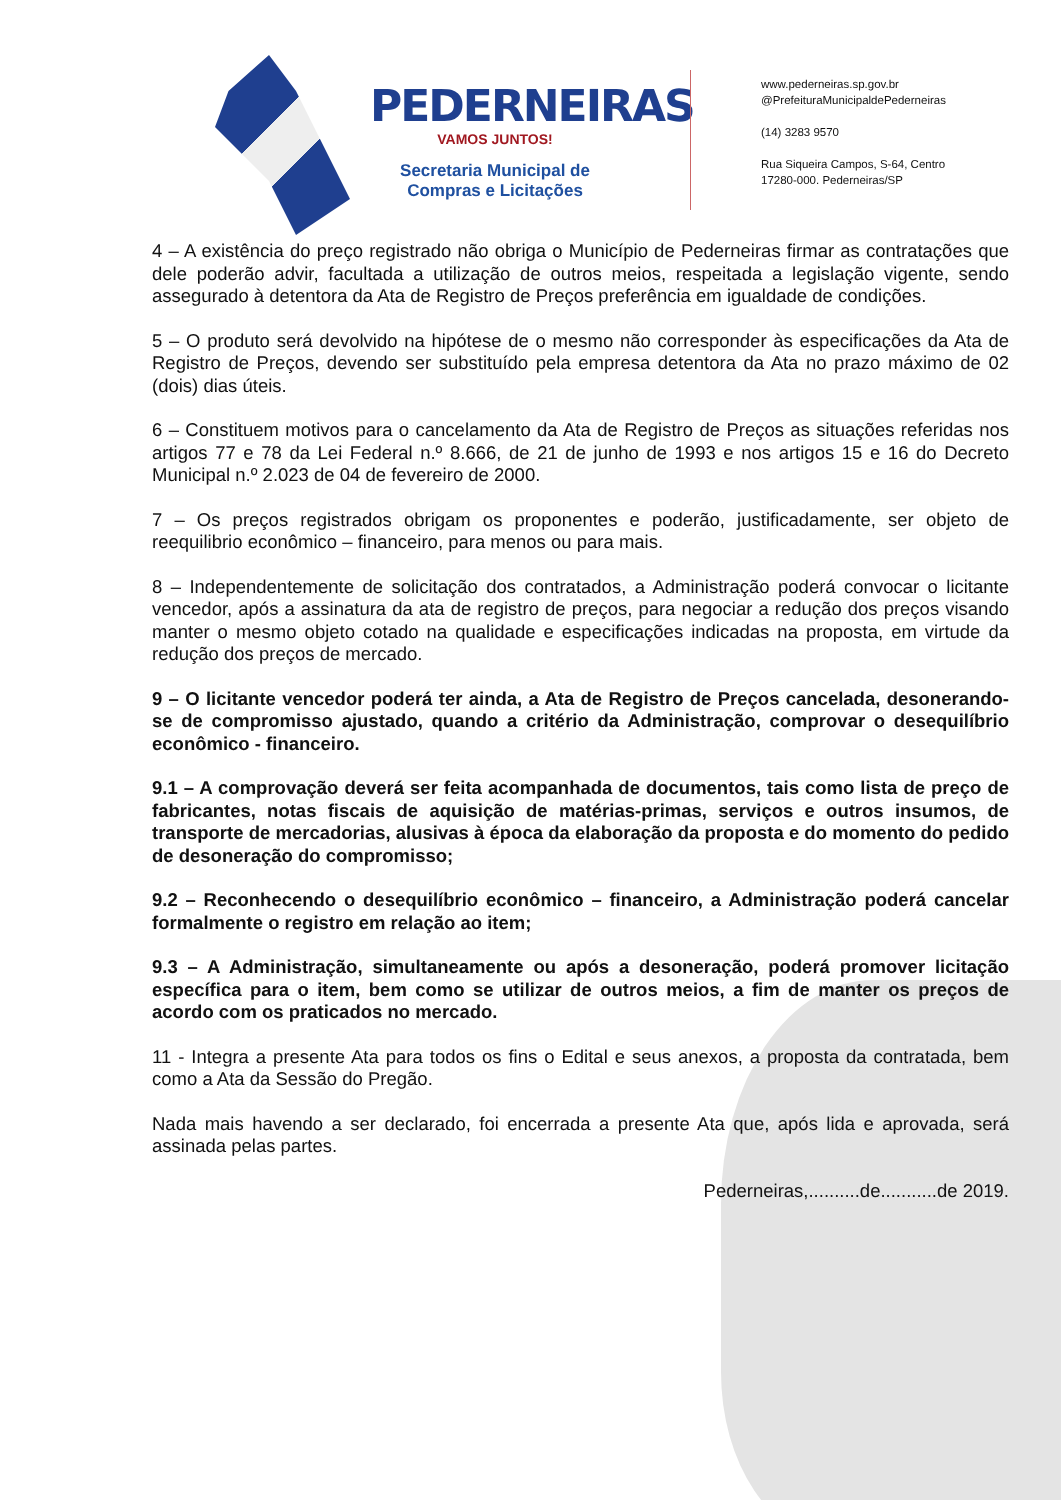PEDERNEIRAS
VAMOS JUNTOS!
Secretaria Municipal de
Compras e Licitações
www.pederneiras.sp.gov.br
@PrefeituraMunicipaldePederneiras
(14) 3283 9570
Rua Siqueira Campos, S-64, Centro
17280-000. Pederneiras/SP
4 – A existência do preço registrado não obriga o Município de Pederneiras firmar as contratações que dele poderão advir, facultada a utilização de outros meios, respeitada a legislação vigente, sendo assegurado à detentora da Ata de Registro de Preços preferência em igualdade de condições.
5 – O produto será devolvido na hipótese de o mesmo não corresponder às especificações da Ata de Registro de Preços, devendo ser substituído pela empresa detentora da Ata no prazo máximo de 02 (dois) dias úteis.
6 – Constituem motivos para o cancelamento da Ata de Registro de Preços as situações referidas nos artigos 77 e 78 da Lei Federal n.º 8.666, de 21 de junho de 1993 e nos artigos 15 e 16 do Decreto Municipal n.º 2.023 de 04 de fevereiro de 2000.
7 – Os preços registrados obrigam os proponentes e poderão, justificadamente, ser objeto de reequilibrio econômico – financeiro, para menos ou para mais.
8 – Independentemente de solicitação dos contratados, a Administração poderá convocar o licitante vencedor, após a assinatura da ata de registro de preços, para negociar a redução dos preços visando manter o mesmo objeto cotado na qualidade e especificações indicadas na proposta, em virtude da redução dos preços de mercado.
9 – O licitante vencedor poderá ter ainda, a Ata de Registro de Preços cancelada, desonerando-se de compromisso ajustado, quando a critério da Administração, comprovar o desequilíbrio econômico - financeiro.
9.1 – A comprovação deverá ser feita acompanhada de documentos, tais como lista de preço de fabricantes, notas fiscais de aquisição de matérias-primas, serviços e outros insumos, de transporte de mercadorias, alusivas à época da elaboração da proposta e do momento do pedido de desoneração do compromisso;
9.2 – Reconhecendo o desequilíbrio econômico – financeiro, a Administração poderá cancelar formalmente o registro em relação ao item;
9.3 – A Administração, simultaneamente ou após a desoneração, poderá promover licitação específica para o item, bem como se utilizar de outros meios, a fim de manter os preços de acordo com os praticados no mercado.
11 - Integra a presente Ata para todos os fins o Edital e seus anexos, a proposta da contratada, bem como a Ata da Sessão do Pregão.
Nada mais havendo a ser declarado, foi encerrada a presente Ata que, após lida e aprovada, será assinada pelas partes.
Pederneiras,..........de...........de 2019.